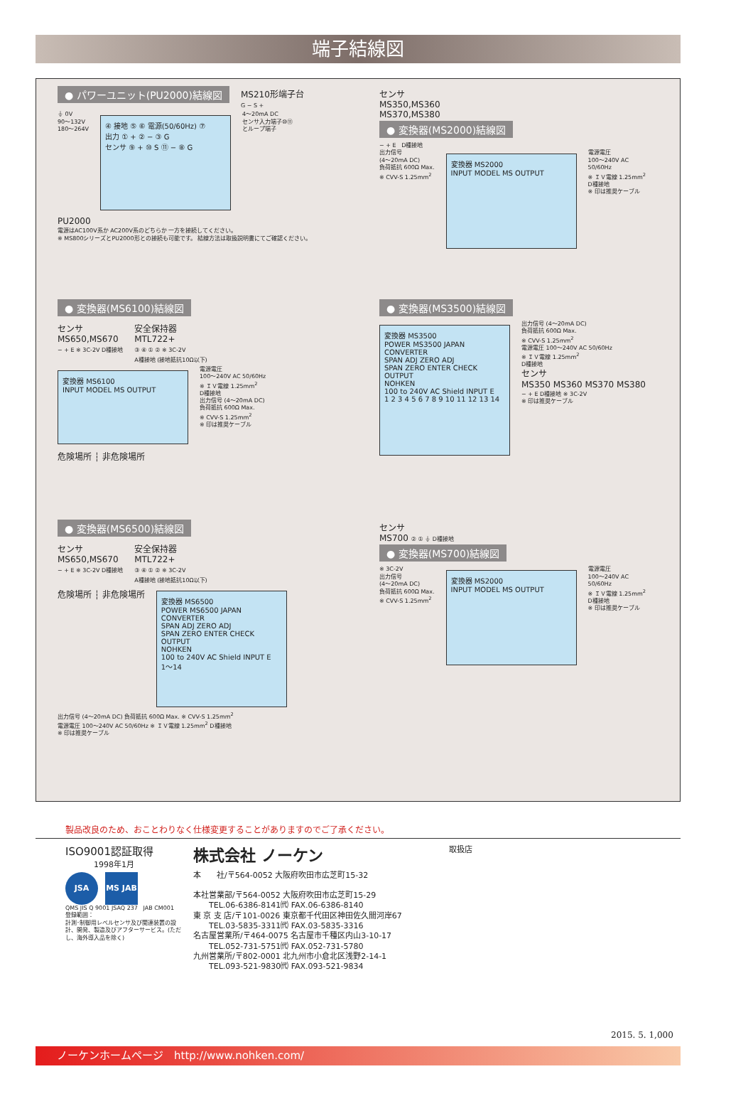端子結線図
● パワーユニット(PU2000)結線図 MS210形端子台
G − S +
⏚ 0V
90〜132V
180〜264V
④ 接地 ⑤ ⑥ 電源(50/60Hz) ⑦
出力 ① + ② − ③ G
センサ ⑨ + ⑩ S ⑪ − ⑧ G
4〜20mA DC
センサ入力端子⑩⑪
とループ端子
PU2000
電源はAC100V系か AC200V系のどちらか 一方を接続してください。
※ MS800シリーズとPU2000形との接続も可能です。 結線方法は取扱説明書にてご確認ください。
センサ
MS350,MS360
MS370,MS380
● 変換器(MS2000)結線図
− + E D種接地
出力信号
(4〜20mA DC)
負荷抵抗 600Ω Max.
※ CVV-S 1.25mm<sup>2</sup>
変換器 MS2000
INPUT MODEL MS OUTPUT
電源電圧
100〜240V AC
50/60Hz
※ ＩＶ電線 1.25mm<sup>2</sup>
D種接地
※ 印は推奨ケーブル
● 変換器(MS6100)結線図
センサ
MS650,MS670
− + E ※ 3C-2V D種接地
安全保持器
MTL722+
③ ④ ① ② ※ 3C-2V
A種接地 (接地抵抗10Ω以下)
変換器 MS6100
INPUT MODEL MS OUTPUT
電源電圧
100〜240V AC 50/60Hz
※ ＩＶ電線 1.25mm<sup>2</sup>
D種接地
出力信号 (4〜20mA DC)
負荷抵抗 600Ω Max.
※ CVV-S 1.25mm<sup>2</sup>
※ 印は推奨ケーブル
危険場所 ┆ 非危険場所
● 変換器(MS3500)結線図
変換器 MS3500
POWER MS3500 JAPAN CONVERTER
SPAN ADJ ZERO ADJ
SPAN ZERO ENTER CHECK OUTPUT
NOHKEN
100 to 240V AC Shield INPUT E
1 2 3 4 5 6 7 8 9 10 11 12 13 14
出力信号 (4〜20mA DC)
負荷抵抗 600Ω Max.
※ CVV-S 1.25mm<sup>2</sup>
電源電圧 100〜240V AC 50/60Hz
※ ＩＶ電線 1.25mm<sup>2</sup>
D種接地
センサ
MS350 MS360 MS370 MS380
− + E D種接地 ※ 3C-2V
※ 印は推奨ケーブル
● 変換器(MS6500)結線図
センサ
MS650,MS670
− + E ※ 3C-2V D種接地
安全保持器
MTL722+
③ ④ ① ② ※ 3C-2V
A種接地 (接地抵抗10Ω以下)
危険場所 ┆ 非危険場所
変換器 MS6500
POWER MS6500 JAPAN CONVERTER
SPAN ADJ ZERO ADJ
SPAN ZERO ENTER CHECK OUTPUT
NOHKEN
100 to 240V AC Shield INPUT E
1〜14
出力信号 (4〜20mA DC) 負荷抵抗 600Ω Max. ※ CVV-S 1.25mm<sup>2</sup>
電源電圧 100〜240V AC 50/60Hz ※ ＩＶ電線 1.25mm<sup>2</sup> D種接地
※ 印は推奨ケーブル
センサ
MS700 ② ① ⏚ D種接地
● 変換器(MS700)結線図
※ 3C-2V
出力信号
(4〜20mA DC)
負荷抵抗 600Ω Max.
※ CVV-S 1.25mm<sup>2</sup>
変換器 MS2000
INPUT MODEL MS OUTPUT
電源電圧
100〜240V AC
50/60Hz
※ ＩＶ電線 1.25mm<sup>2</sup>
D種接地
※ 印は推奨ケーブル
製品改良のため、おことわりなく仕様変更することがありますのでご了承ください。
ISO9001認証取得
1998年1月
JSA MS JAB
QMS JIS Q 9001 JSAQ 237 JAB CM001
登録範囲：
計測･制御用レベルセンサ及び関連装置の設計、開発、製造及びアフターサービス。(ただし、海外導入品を除く)
株式会社 ノーケン
本　　社/〒564-0052 大阪府吹田市広芝町15-32
本社営業部/〒564-0052 大阪府吹田市広芝町15-29
　　TEL.06-6386-8141㈹ FAX.06-6386-8140
東 京 支 店/〒101-0026 東京都千代田区神田佐久間河岸67
　　TEL.03-5835-3311㈹ FAX.03-5835-3316
名古屋営業所/〒464-0075 名古屋市千種区内山3-10-17
　　TEL.052-731-5751㈹ FAX.052-731-5780
九州営業所/〒802-0001 北九州市小倉北区浅野2-14-1
　　TEL.093-521-9830㈹ FAX.093-521-9834
取扱店
2015. 5. 1,000
　　ノーケンホームページ　http://www.nohken.com/